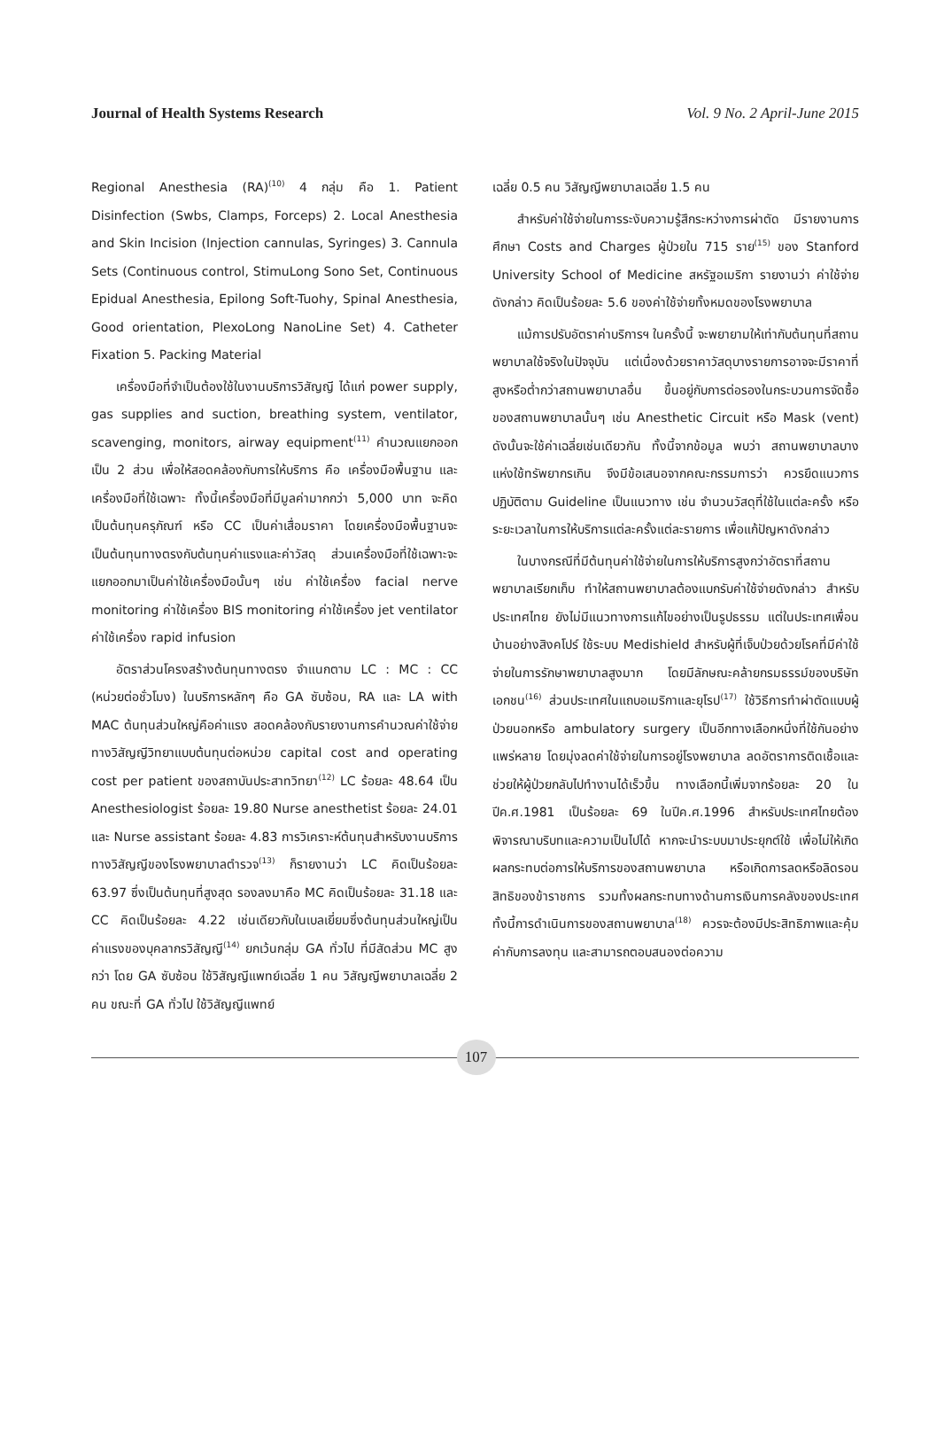Journal of Health Systems Research Vol. 9 No. 2 April-June 2015
Regional Anesthesia (RA)<sup>(10)</sup> 4 กลุ่ม คือ 1. Patient Disinfection (Swbs, Clamps, Forceps) 2. Local Anesthesia and Skin Incision (Injection cannulas, Syringes) 3. Cannula Sets (Continuous control, StimuLong Sono Set, Continuous Epidual Anesthesia, Epilong Soft-Tuohy, Spinal Anesthesia, Good orientation, PlexoLong NanoLine Set) 4. Catheter Fixation 5. Packing Material
เครื่องมือที่จำเป็นต้องใช้ในงานบริการวิสัญญี ได้แก่ power supply, gas supplies and suction, breathing system, ventilator, scavenging, monitors, airway equipment<sup>(11)</sup> คำนวณแยกออกเป็น 2 ส่วน เพื่อให้สอดคล้องกับการให้บริการ คือ เครื่องมือพื้นฐาน และเครื่องมือที่ใช้เฉพาะ ทั้งนี้เครื่องมือที่มีมูลค่ามากกว่า 5,000 บาท จะคิดเป็นต้นทุนครุภัณฑ์ หรือ CC เป็นค่าเสื่อมราคา โดยเครื่องมือพื้นฐานจะเป็นต้นทุนทางตรงกับต้นทุนค่าแรงและค่าวัสดุ ส่วนเครื่องมือที่ใช้เฉพาะจะแยกออกมาเป็นค่าใช้เครื่องมือนั้นๆ เช่น ค่าใช้เครื่อง facial nerve monitoring ค่าใช้เครื่อง BIS monitoring ค่าใช้เครื่อง jet ventilator ค่าใช้เครื่อง rapid infusion
อัตราส่วนโครงสร้างต้นทุนทางตรง จำแนกตาม LC : MC : CC (หน่วยต่อชั่วโมง) ในบริการหลักๆ คือ GA ซับซ้อน, RA และ LA with MAC ต้นทุนส่วนใหญ่คือค่าแรง สอดคล้องกับรายงานการคำนวณค่าใช้จ่ายทางวิสัญญีวิทยาแบบต้นทุนต่อหน่วย capital cost and operating cost per patient ของสถาบันประสาทวิทยา<sup>(12)</sup> LC ร้อยละ 48.64 เป็น Anesthesiologist ร้อยละ 19.80 Nurse anesthetist ร้อยละ 24.01 และ Nurse assistant ร้อยละ 4.83 การวิเคราะห์ต้นทุนสำหรับงานบริการทางวิสัญญีของโรงพยาบาลตำรวจ<sup>(13)</sup> ก็รายงานว่า LC คิดเป็นร้อยละ 63.97 ซึ่งเป็นต้นทุนที่สูงสุด รองลงมาคือ MC คิดเป็นร้อยละ 31.18 และ CC คิดเป็นร้อยละ 4.22 เช่นเดียวกับในเบลเยี่ยมซึ่งต้นทุนส่วนใหญ่เป็นค่าแรงของบุคลากรวิสัญญี<sup>(14)</sup> ยกเว้นกลุ่ม GA ทั่วไป ที่มีสัดส่วน MC สูงกว่า โดย GA ซับซ้อน ใช้วิสัญญีแพทย์เฉลี่ย 1 คน วิสัญญีพยาบาลเฉลี่ย 2 คน ขณะที่ GA ทั่วไป ใช้วิสัญญีแพทย์
เฉลี่ย 0.5 คน วิสัญญีพยาบาลเฉลี่ย 1.5 คน
สำหรับค่าใช้จ่ายในการระงับความรู้สึกระหว่างการผ่าตัด มีรายงานการศึกษา Costs and Charges ผู้ป่วยใน 715 ราย<sup>(15)</sup> ของ Stanford University School of Medicine สหรัฐอเมริกา รายงานว่า ค่าใช้จ่ายดังกล่าว คิดเป็นร้อยละ 5.6 ของค่าใช้จ่ายทั้งหมดของโรงพยาบาล
แม้การปรับอัตราค่าบริการฯ ในครั้งนี้ จะพยายามให้เท่ากับต้นทุนที่สถานพยาบาลใช้จริงในปัจจุบัน แต่เนื่องด้วยราคาวัสดุบางรายการอาจจะมีราคาที่สูงหรือต่ำกว่าสถานพยาบาลอื่น ขึ้นอยู่กับการต่อรองในกระบวนการจัดซื้อของสถานพยาบาลนั้นๆ เช่น Anesthetic Circuit หรือ Mask (vent) ดังนั้นจะใช้ค่าเฉลี่ยเช่นเดียวกัน ทั้งนี้จากข้อมูล พบว่า สถานพยาบาลบางแห่งใช้ทรัพยากรเกิน จึงมีข้อเสนอจากคณะกรรมการว่า ควรยึดแนวการปฏิบัติตาม Guideline เป็นแนวทาง เช่น จำนวนวัสดุที่ใช้ในแต่ละครั้ง หรือระยะเวลาในการให้บริการแต่ละครั้งแต่ละรายการ เพื่อแก้ปัญหาดังกล่าว
ในบางกรณีที่มีต้นทุนค่าใช้จ่ายในการให้บริการสูงกว่าอัตราที่สถานพยาบาลเรียกเก็บ ทำให้สถานพยาบาลต้องแบกรับค่าใช้จ่ายดังกล่าว สำหรับประเทศไทย ยังไม่มีแนวทางการแก้ไขอย่างเป็นรูปธรรม แต่ในประเทศเพื่อนบ้านอย่างสิงคโปร์ ใช้ระบบ Medishield สำหรับผู้ที่เจ็บป่วยด้วยโรคที่มีค่าใช้จ่ายในการรักษาพยาบาลสูงมาก โดยมีลักษณะคล้ายกรมธรรม์ของบริษัทเอกชน<sup>(16)</sup> ส่วนประเทศในแถบอเมริกาและยุโรป<sup>(17)</sup> ใช้วิธีการทำผ่าตัดแบบผู้ป่วยนอกหรือ ambulatory surgery เป็นอีกทางเลือกหนึ่งที่ใช้กันอย่างแพร่หลาย โดยมุ่งลดค่าใช้จ่ายในการอยู่โรงพยาบาล ลดอัตราการติดเชื้อและช่วยให้ผู้ป่วยกลับไปทำงานได้เร็วขึ้น ทางเลือกนี้เพิ่มจากร้อยละ 20 ในปีค.ศ.1981 เป็นร้อยละ 69 ในปีค.ศ.1996 สำหรับประเทศไทยต้องพิจารณาบริบทและความเป็นไปได้ หากจะนำระบบมาประยุกต์ใช้ เพื่อไม่ให้เกิดผลกระทบต่อการให้บริการของสถานพยาบาล หรือเกิดการลดหรือลิดรอนสิทธิของข้าราชการ รวมทั้งผลกระทบทางด้านการเงินการคลังของประเทศ ทั้งนี้การดำเนินการของสถานพยาบาล<sup>(18)</sup> ควรจะต้องมีประสิทธิภาพและคุ้มค่ากับการลงทุน และสามารถตอบสนองต่อความ
107